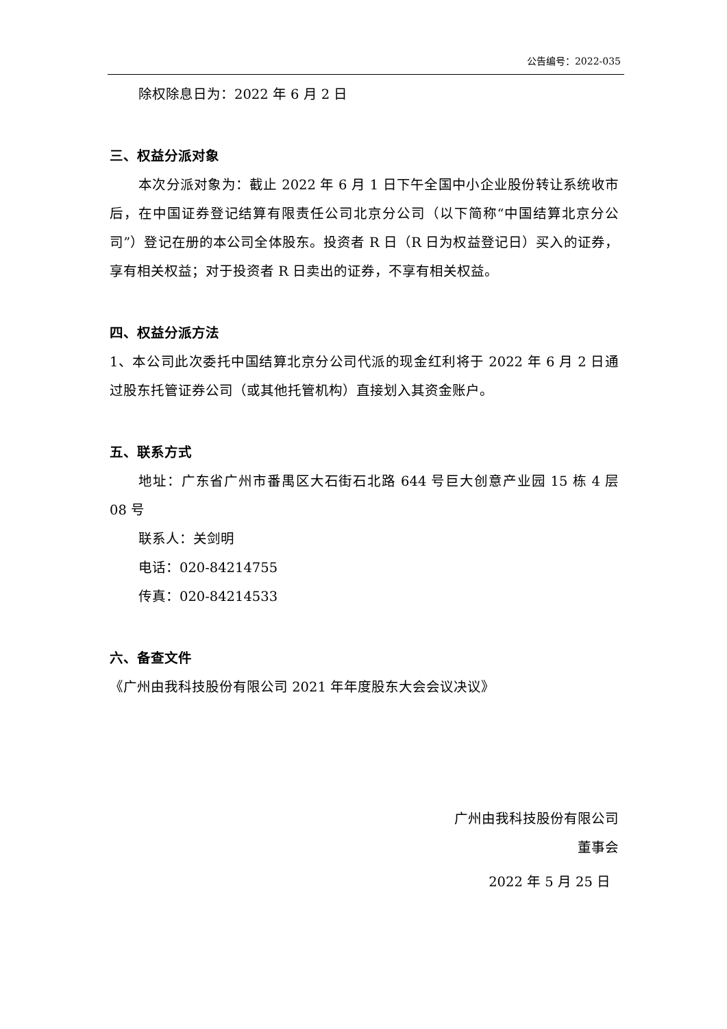公告编号：2022-035
除权除息日为：2022 年 6 月 2 日
三、权益分派对象
本次分派对象为：截止 2022 年 6 月 1 日下午全国中小企业股份转让系统收市后，在中国证券登记结算有限责任公司北京分公司（以下简称“中国结算北京分公司”）登记在册的本公司全体股东。投资者 R 日（R 日为权益登记日）买入的证券，享有相关权益；对于投资者 R 日卖出的证券，不享有相关权益。
四、权益分派方法
1、本公司此次委托中国结算北京分公司代派的现金红利将于 2022 年 6 月 2 日通过股东托管证券公司（或其他托管机构）直接划入其资金账户。
五、联系方式
地址：广东省广州市番禺区大石街石北路 644 号巨大创意产业园 15 栋 4 层 08 号
联系人：关剑明
电话：020-84214755
传真：020-84214533
六、备查文件
《广州由我科技股份有限公司 2021 年年度股东大会会议决议》
广州由我科技股份有限公司
董事会
2022 年 5 月 25 日